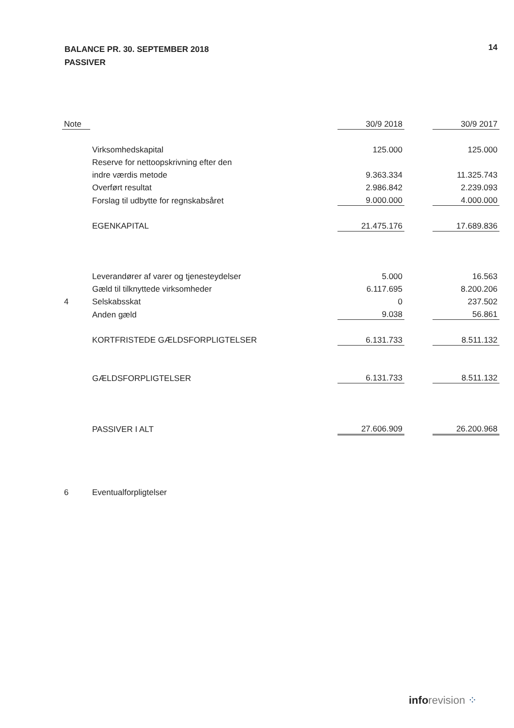14
BALANCE PR. 30. SEPTEMBER 2018
PASSIVER
| Note | | 30/9 2018 | | 30/9 2017 |
| --- | --- | --- | --- | --- |
| | Virksomhedskapital | 125.000 | | 125.000 |
| | Reserve for nettoopskrivning efter den | | | |
| | indre værdis metode | 9.363.334 | | 11.325.743 |
| | Overført resultat | 2.986.842 | | 2.239.093 |
| | Forslag til udbytte for regnskabsåret | 9.000.000 | | 4.000.000 |
| | EGENKAPITAL | 21.475.176 | | 17.689.836 |
| | Leverandører af varer og tjenesteydelser | 5.000 | | 16.563 |
| | Gæld til tilknyttede virksomheder | 6.117.695 | | 8.200.206 |
| 4 | Selskabsskat | 0 | | 237.502 |
| | Anden gæld | 9.038 | | 56.861 |
| | KORTFRISTEDE GÆLDSFORPLIGTELSER | 6.131.733 | | 8.511.132 |
| | GÆLDSFORPLIGTELSER | 6.131.733 | | 8.511.132 |
| | PASSIVER I ALT | 27.606.909 | | 26.200.968 |
| 6 | Eventualforpligtelser | | | |
info revision ⁘